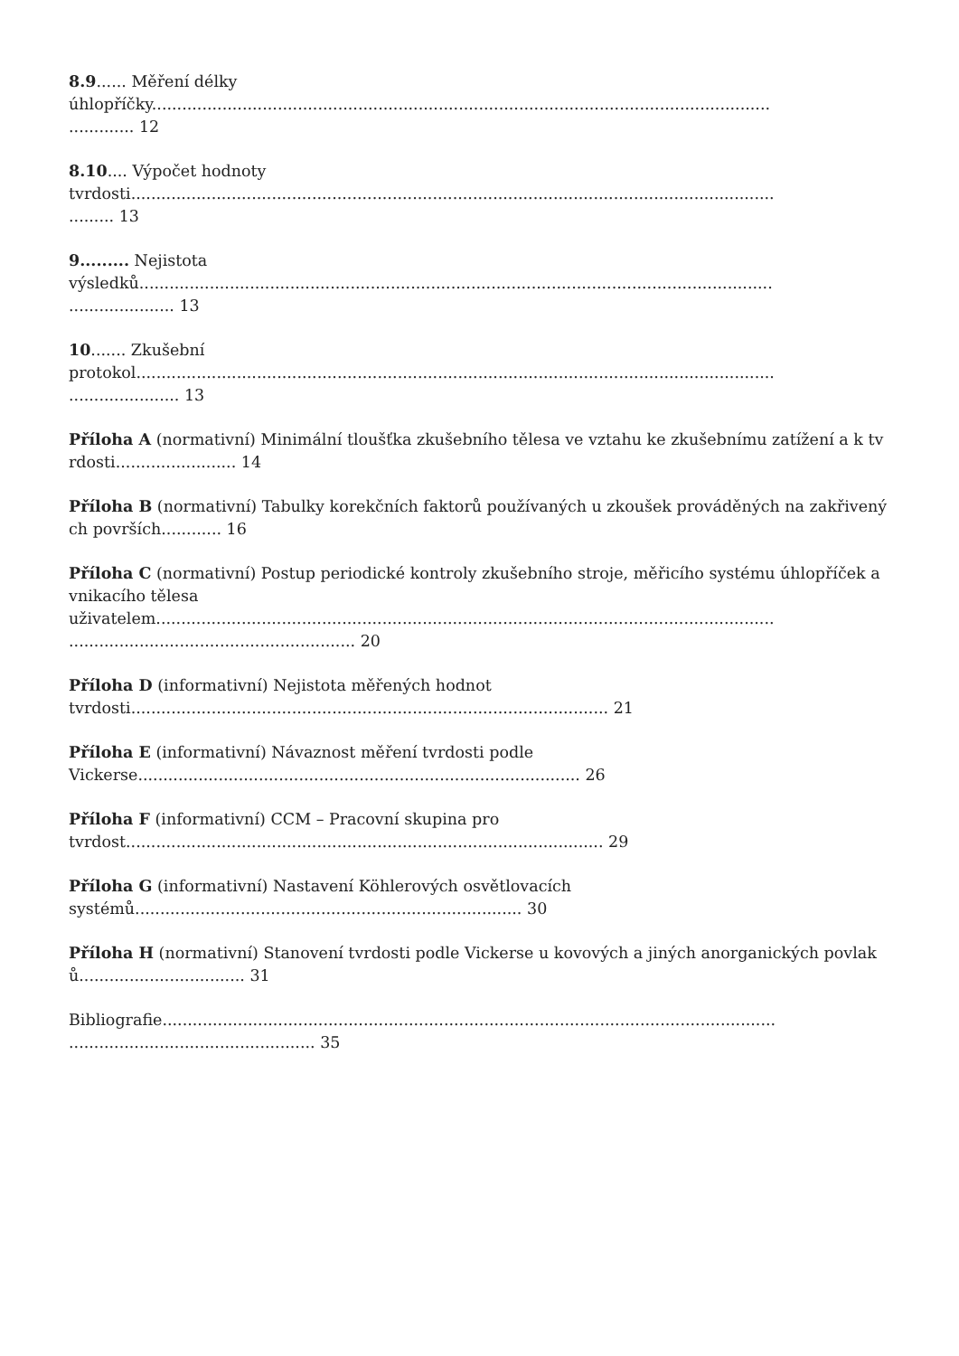8.9...... Měření délky
úhlopříčky...........................................................................................................................
............. 12
8.10.... Výpočet hodnoty
tvrdosti................................................................................................................................
......... 13
9......... Nejistota
výsledků..............................................................................................................................
..................... 13
10....... Zkušební
protokol...............................................................................................................................
...................... 13
Příloha A (normativní) Minimální tloušťka zkušebního tělesa ve vztahu ke zkušebnímu zatížení a k tvrdosti........................ 14
Příloha B (normativní) Tabulky korekčních faktorů používaných u zkoušek prováděných na zakřivených površích............ 16
Příloha C (normativní) Postup periodické kontroly zkušebního stroje, měřicího systému úhlopříček a vnikacího tělesa
uživatelem...........................................................................................................................
......................................................... 20
Příloha D (informativní) Nejistota měřených hodnot
tvrdosti............................................................................................... 21
Příloha E (informativní) Návaznost měření tvrdosti podle
Vickerse........................................................................................ 26
Příloha F (informativní) CCM – Pracovní skupina pro
tvrdost............................................................................................... 29
Příloha G (informativní) Nastavení Köhlerových osvětlovacích
systémů............................................................................. 30
Příloha H (normativní) Stanovení tvrdosti podle Vickerse u kovových a jiných anorganických povlaků................................. 31
Bibliografie..........................................................................................................................
................................................. 35